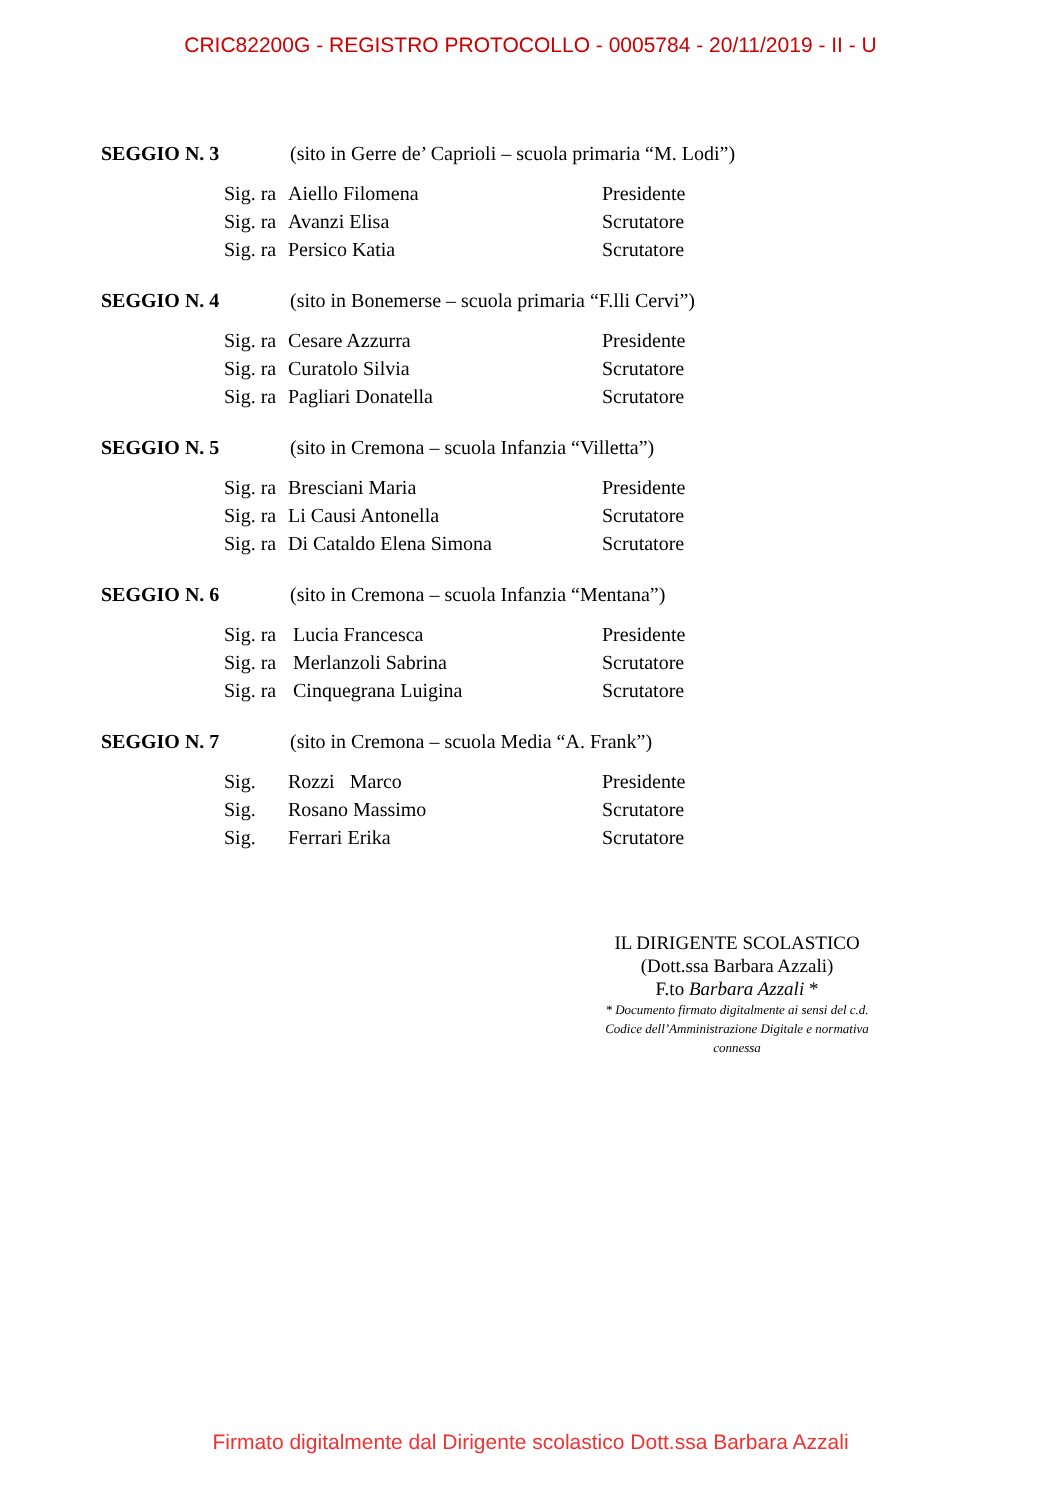CRIC82200G - REGISTRO PROTOCOLLO - 0005784 - 20/11/2019 - II - U
SEGGIO N. 3 (sito in Gerre de’ Caprioli – scuola primaria “M. Lodi”)
| Sig. ra | Aiello Filomena | Presidente |
| Sig. ra | Avanzi Elisa | Scrutatore |
| Sig. ra | Persico Katia | Scrutatore |
SEGGIO N. 4 (sito in Bonemerse – scuola primaria “F.lli Cervi”)
| Sig. ra | Cesare Azzurra | Presidente |
| Sig. ra | Curatolo Silvia | Scrutatore |
| Sig. ra | Pagliari Donatella | Scrutatore |
SEGGIO N. 5 (sito in Cremona – scuola Infanzia “Villetta”)
| Sig. ra | Bresciani Maria | Presidente |
| Sig. ra | Li Causi Antonella | Scrutatore |
| Sig. ra | Di Cataldo Elena Simona | Scrutatore |
SEGGIO N. 6 (sito in Cremona – scuola Infanzia “Mentana”)
| Sig. ra | Lucia Francesca | Presidente |
| Sig. ra | Merlanzoli Sabrina | Scrutatore |
| Sig. ra | Cinquegrana Luigina | Scrutatore |
SEGGIO N. 7 (sito in Cremona – scuola Media “A. Frank”)
| Sig. | Rozzi Marco | Presidente |
| Sig. | Rosano Massimo | Scrutatore |
| Sig. | Ferrari Erika | Scrutatore |
IL DIRIGENTE SCOLASTICO
(Dott.ssa Barbara Azzali)
F.to Barbara Azzali *
* Documento firmato digitalmente ai sensi del c.d.
Codice dell’Amministrazione Digitale e normativa connessa
Firmato digitalmente dal Dirigente scolastico Dott.ssa Barbara Azzali